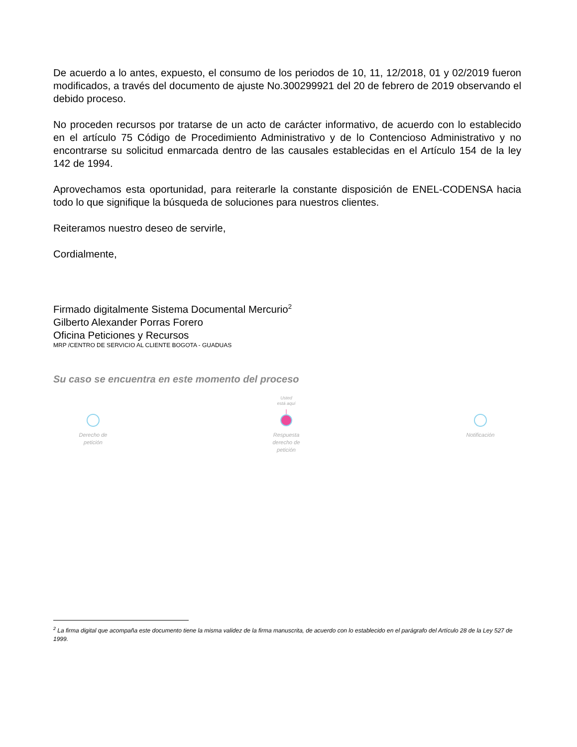De acuerdo a lo antes, expuesto, el consumo de los periodos de 10, 11, 12/2018, 01 y 02/2019 fueron modificados, a través del documento de ajuste No.300299921 del 20 de febrero de 2019 observando el debido proceso.
No proceden recursos por tratarse de un acto de carácter informativo, de acuerdo con lo establecido en el artículo 75 Código de Procedimiento Administrativo y de lo Contencioso Administrativo y no encontrarse su solicitud enmarcada dentro de las causales establecidas en el Artículo 154 de la ley 142 de 1994.
Aprovechamos esta oportunidad, para reiterarle la constante disposición de ENEL-CODENSA hacia todo lo que signifique la búsqueda de soluciones para nuestros clientes.
Reiteramos nuestro deseo de servirle,
Cordialmente,
Firmado digitalmente Sistema Documental Mercurio<sup>2</sup>
Gilberto Alexander Porras Forero
Oficina Peticiones y Recursos
MRP /CENTRO DE SERVICIO AL CLIENTE BOGOTA - GUADUAS
Su caso se encuentra en este momento del proceso
Usted
está aquí
Derecho de
petición
Respuesta
derecho de
petición
Notificación
<sup>2</sup> La firma digital que acompaña este documento tiene la misma validez de la firma manuscrita, de acuerdo con lo establecido en el parágrafo del Artículo 28 de la Ley 527 de 1999.